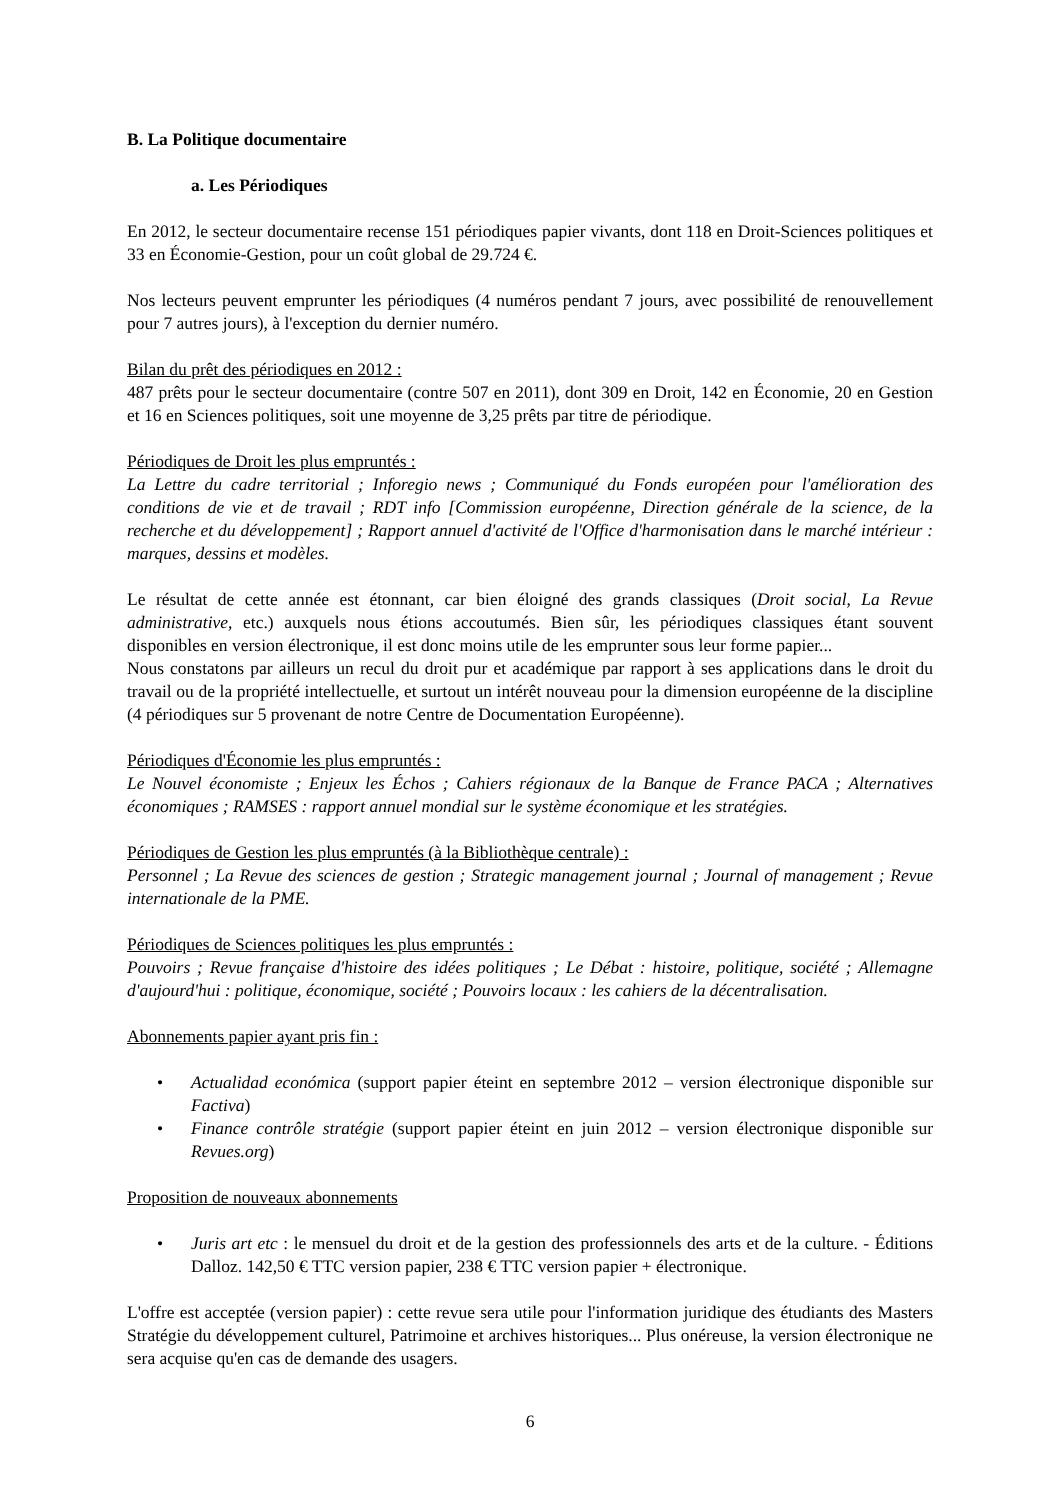B. La Politique documentaire
a. Les Périodiques
En 2012, le secteur documentaire recense 151 périodiques papier vivants, dont 118 en Droit-Sciences politiques et 33 en Économie-Gestion, pour un coût global de 29.724 €.
Nos lecteurs peuvent emprunter les périodiques (4 numéros pendant 7 jours, avec possibilité de renouvellement pour 7 autres jours), à l'exception du dernier numéro.
Bilan du prêt des périodiques en 2012 :
487 prêts pour le secteur documentaire (contre 507 en 2011), dont 309 en Droit, 142 en Économie, 20 en Gestion et 16 en Sciences politiques, soit une moyenne de 3,25 prêts par titre de périodique.
Périodiques de Droit les plus empruntés :
La Lettre du cadre territorial ; Inforegio news ; Communiqué du Fonds européen pour l'amélioration des conditions de vie et de travail ; RDT info [Commission européenne, Direction générale de la science, de la recherche et du développement] ; Rapport annuel d'activité de l'Office d'harmonisation dans le marché intérieur : marques, dessins et modèles.
Le résultat de cette année est étonnant, car bien éloigné des grands classiques (Droit social, La Revue administrative, etc.) auxquels nous étions accoutumés. Bien sûr, les périodiques classiques étant souvent disponibles en version électronique, il est donc moins utile de les emprunter sous leur forme papier...
Nous constatons par ailleurs un recul du droit pur et académique par rapport à ses applications dans le droit du travail ou de la propriété intellectuelle, et surtout un intérêt nouveau pour la dimension européenne de la discipline (4 périodiques sur 5 provenant de notre Centre de Documentation Européenne).
Périodiques d'Économie les plus empruntés :
Le Nouvel économiste ; Enjeux les Échos ; Cahiers régionaux de la Banque de France PACA ; Alternatives économiques ; RAMSES : rapport annuel mondial sur le système économique et les stratégies.
Périodiques de Gestion les plus empruntés (à la Bibliothèque centrale) :
Personnel ; La Revue des sciences de gestion ; Strategic management journal ; Journal of management ; Revue internationale de la PME.
Périodiques de Sciences politiques les plus empruntés :
Pouvoirs ; Revue française d'histoire des idées politiques ; Le Débat : histoire, politique, société ; Allemagne d'aujourd'hui : politique, économique, société ; Pouvoirs locaux : les cahiers de la décentralisation.
Abonnements papier ayant pris fin :
• Actualidad económica (support papier éteint en septembre 2012 – version électronique disponible sur Factiva)
• Finance contrôle stratégie (support papier éteint en juin 2012 – version électronique disponible sur Revues.org)
Proposition de nouveaux abonnements
• Juris art etc : le mensuel du droit et de la gestion des professionnels des arts et de la culture. - Éditions Dalloz. 142,50 € TTC version papier, 238 € TTC version papier + électronique.
L'offre est acceptée (version papier) : cette revue sera utile pour l'information juridique des étudiants des Masters Stratégie du développement culturel, Patrimoine et archives historiques... Plus onéreuse, la version électronique ne sera acquise qu'en cas de demande des usagers.
6